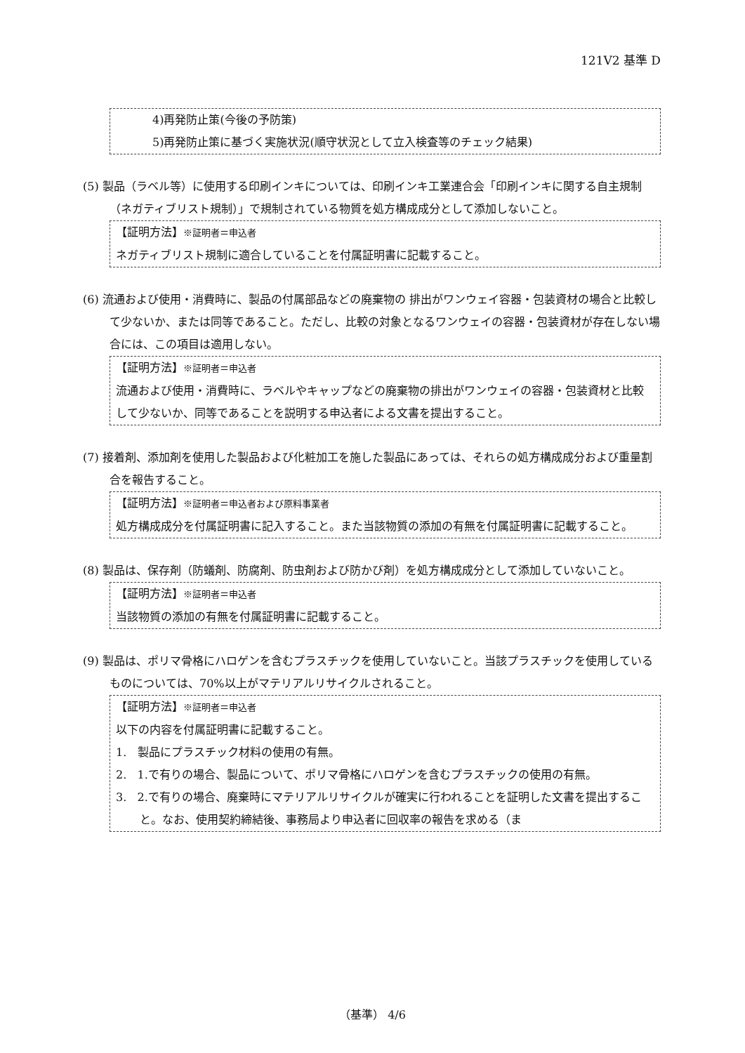121V2 基準 D
4)再発防止策(今後の予防策)
5)再発防止策に基づく実施状況(順守状況として立入検査等のチェック結果)
(5) 製品（ラベル等）に使用する印刷インキについては、印刷インキ工業連合会「印刷インキに関する自主規制（ネガティブリスト規制）」で規制されている物質を処方構成成分として添加しないこと。
【証明方法】※証明者＝申込者
ネガティブリスト規制に適合していることを付属証明書に記載すること。
(6) 流通および使用・消費時に、製品の付属部品などの廃棄物の 排出がワンウェイ容器・包装資材の場合と比較して少ないか、または同等であること。ただし、比較の対象となるワンウェイの容器・包装資材が存在しない場合には、この項目は適用しない。
【証明方法】※証明者＝申込者
流通および使用・消費時に、ラベルやキャップなどの廃棄物の排出がワンウェイの容器・包装資材と比較して少ないか、同等であることを説明する申込者による文書を提出すること。
(7) 接着剤、添加剤を使用した製品および化粧加工を施した製品にあっては、それらの処方構成成分および重量割合を報告すること。
【証明方法】※証明者＝申込者および原料事業者
処方構成成分を付属証明書に記入すること。また当該物質の添加の有無を付属証明書に記載すること。
(8) 製品は、保存剤（防蟻剤、防腐剤、防虫剤および防かび剤）を処方構成成分として添加していないこと。
【証明方法】※証明者＝申込者
当該物質の添加の有無を付属証明書に記載すること。
(9) 製品は、ポリマ骨格にハロゲンを含むプラスチックを使用していないこと。当該プラスチックを使用しているものについては、70%以上がマテリアルリサイクルされること。
【証明方法】※証明者＝申込者
以下の内容を付属証明書に記載すること。
1. 製品にプラスチック材料の使用の有無。
2. 1.で有りの場合、製品について、ポリマ骨格にハロゲンを含むプラスチックの使用の有無。
3. 2.で有りの場合、廃棄時にマテリアルリサイクルが確実に行われることを証明した文書を提出すること。なお、使用契約締結後、事務局より申込者に回収率の報告を求める（ま
（基準） 4/6